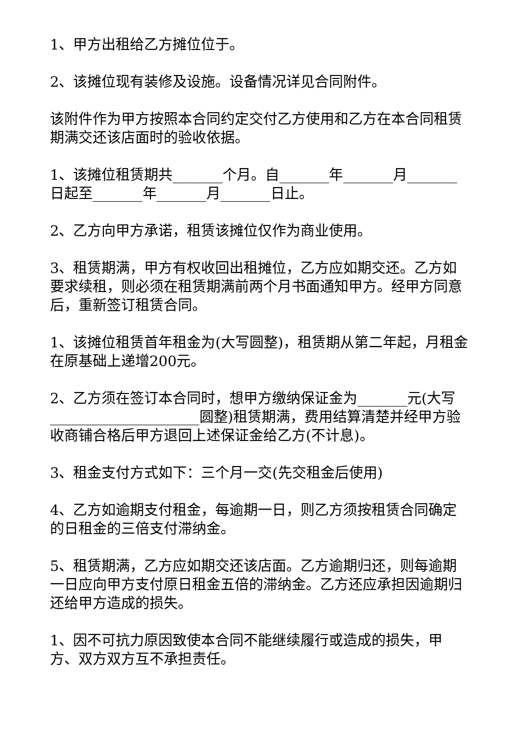1、甲方出租给乙方摊位位于。
2、该摊位现有装修及设施。设备情况详见合同附件。
该附件作为甲方按照本合同约定交付乙方使用和乙方在本合同租赁期满交还该店面时的验收依据。
1、该摊位租赁期共_______个月。自_______年_______月_______日起至_______年_______月_______日止。
2、乙方向甲方承诺，租赁该摊位仅作为商业使用。
3、租赁期满，甲方有权收回出租摊位，乙方应如期交还。乙方如要求续租，则必须在租赁期满前两个月书面通知甲方。经甲方同意后，重新签订租赁合同。
1、该摊位租赁首年租金为(大写圆整)，租赁期从第二年起，月租金在原基础上递增200元。
2、乙方须在签订本合同时，想甲方缴纳保证金为_______元(大写_____________________圆整)租赁期满，费用结算清楚并经甲方验收商铺合格后甲方退回上述保证金给乙方(不计息)。
3、租金支付方式如下：三个月一交(先交租金后使用)
4、乙方如逾期支付租金，每逾期一日，则乙方须按租赁合同确定的日租金的三倍支付滞纳金。
5、租赁期满，乙方应如期交还该店面。乙方逾期归还，则每逾期一日应向甲方支付原日租金五倍的滞纳金。乙方还应承担因逾期归还给甲方造成的损失。
1、因不可抗力原因致使本合同不能继续履行或造成的损失，甲方、双方双方互不承担责任。